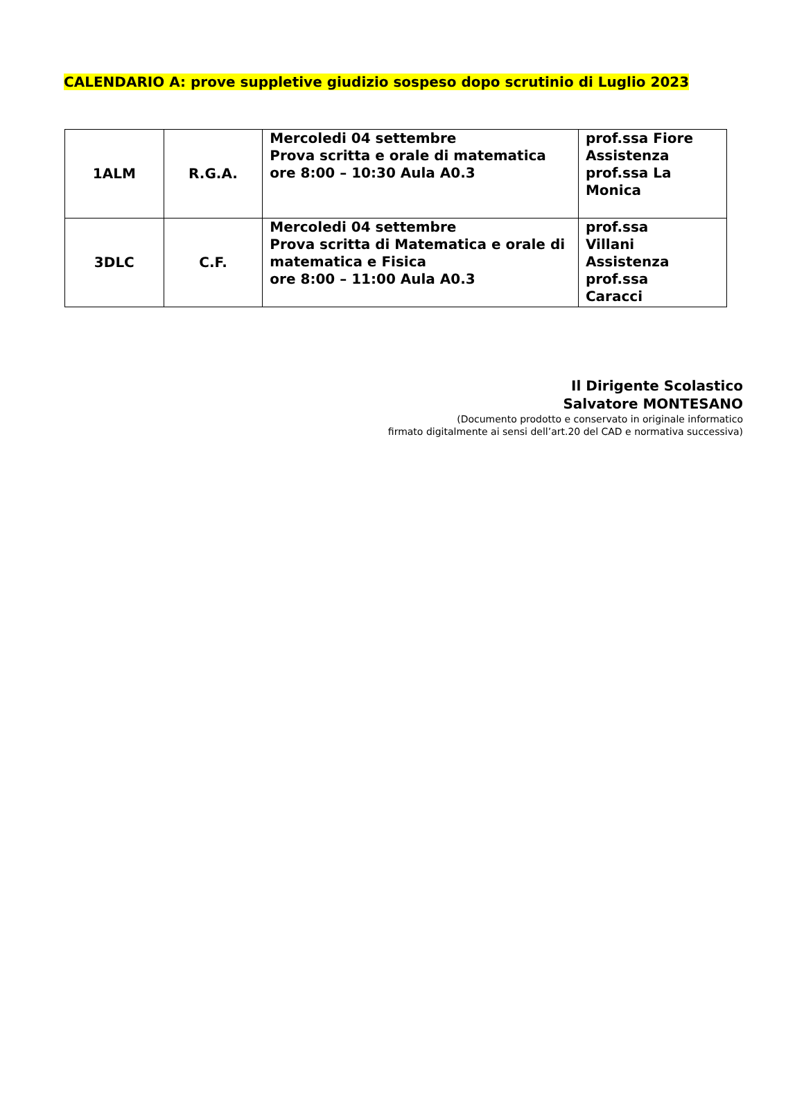CALENDARIO A: prove suppletive giudizio sospeso dopo scrutinio di Luglio 2023
| 1ALM | R.G.A. | Mercoledi 04 settembre Prova scritta e orale di matematica ore 8:00 – 10:30 Aula A0.3 | prof.ssa Fiore Assistenza prof.ssa La Monica |
| 3DLC | C.F. | Mercoledi 04 settembre Prova scritta di Matematica e orale di matematica e Fisica ore 8:00 – 11:00 Aula A0.3 | prof.ssa Villani Assistenza prof.ssa Caracci |
Il Dirigente Scolastico
Salvatore MONTESANO
(Documento prodotto e conservato in originale informatico
firmato digitalmente ai sensi dell’art.20 del CAD e normativa successiva)